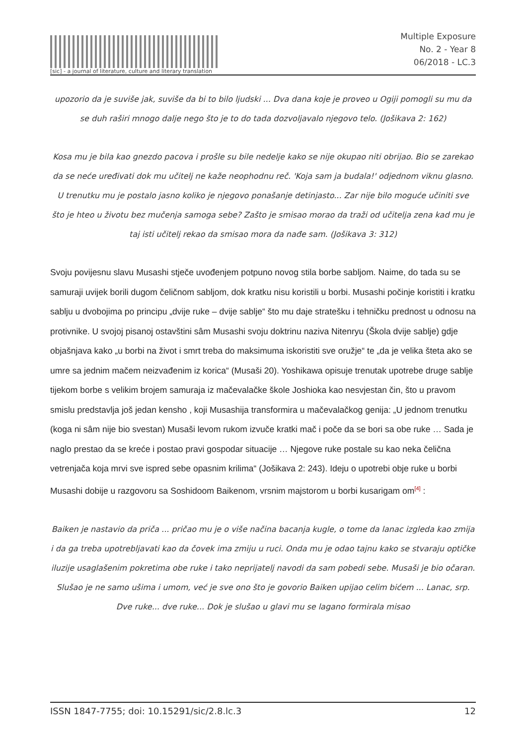[sic] - a journal of literature, culture and literary translation
Multiple Exposure
No. 2 - Year 8
06/2018 - LC.3
upozorio da je suviše jak, suviše da bi to bilo ljudski ... Dva dana koje je proveo u Ogiji pomogli su mu da se duh raširi mnogo dalje nego što je to do tada dozvoljavalo njegovo telo. (Jošikava 2: 162)
Kosa mu je bila kao gnezdo pacova i prošle su bile nedelje kako se nije okupao niti obrijao. Bio se zarekao da se neće uređivati dok mu učitelj ne kaže neophodnu reč. 'Koja sam ja budala!' odjednom viknu glasno. U trenutku mu je postalo jasno koliko je njegovo ponašanje detinjasto... Zar nije bilo moguće učiniti sve što je hteo u životu bez mučenja samoga sebe? Zašto je smisao morao da traži od učitelja zena kad mu je taj isti učitelj rekao da smisao mora da nađe sam. (Jošikava 3: 312)
Svoju povijesnu slavu Musashi stječe uvođenjem potpuno novog stila borbe sabljom. Naime, do tada su se samuraji uvijek borili dugom čeličnom sabljom, dok kratku nisu koristili u borbi. Musashi počinje koristiti i kratku sablju u dvobojima po principu „dvije ruke – dvije sablje“ što mu daje stratešku i tehničku prednost u odnosu na protivnike. U svojoj pisanoj ostavštini sâm Musashi svoju doktrinu naziva Nitenryu (Škola dvije sablje) gdje objašnjava kako „u borbi na život i smrt treba do maksimuma iskoristiti sve oružje“ te „da je velika šteta ako se umre sa jednim mačem neizvađenim iz korica“ (Musaši 20). Yoshikawa opisuje trenutak upotrebe druge sablje tijekom borbe s velikim brojem samuraja iz mačevalačke škole Joshioka kao nesvjestan čin, što u pravom smislu predstavlja još jedan kensho , koji Musashija transformira u mačevalačkog genija: „U jednom trenutku (koga ni sâm nije bio svestan) Musaši levom rukom izvuče kratki mač i poče da se bori sa obe ruke … Sada je naglo prestao da se kreće i postao pravi gospodar situacije … Njegove ruke postale su kao neka čelična vetrenjača koja mrvi sve ispred sebe opasnim krilima“ (Jošikava 2: 243). Ideju o upotrebi obje ruke u borbi Musashi dobije u razgovoru sa Soshidoom Baikenom, vrsnim majstorom u borbi kusarigam om<sup>[4]</sup> :
Baiken je nastavio da priča ... pričao mu je o više načina bacanja kugle, o tome da lanac izgleda kao zmija i da ga treba upotrebljavati kao da čovek ima zmiju u ruci. Onda mu je odao tajnu kako se stvaraju optičke iluzije usaglašenim pokretima obe ruke i tako neprijatelj navodi da sam pobedi sebe. Musaši je bio očaran. Slušao je ne samo ušima i umom, već je sve ono što je govorio Baiken upijao celim bićem ... Lanac, srp. Dve ruke... dve ruke... Dok je slušao u glavi mu se lagano formirala misao
ISSN 1847-7755; doi: 10.15291/sic/2.8.lc.3 12